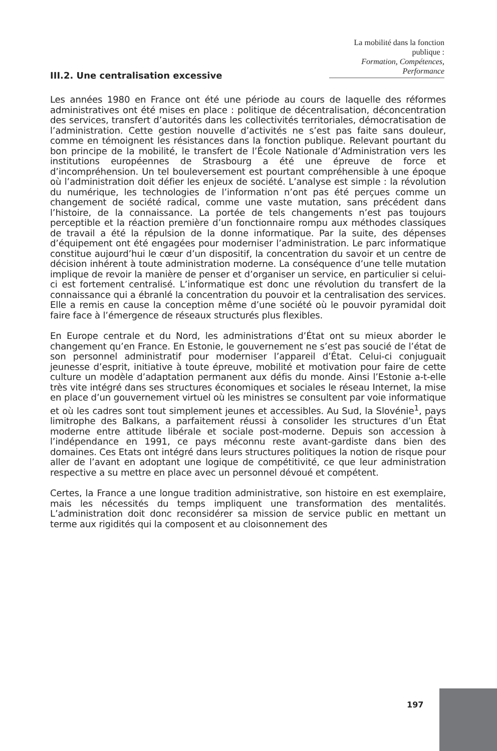La mobilité dans la fonction publique :
Formation, Compétences, Performance
III.2. Une centralisation excessive
Les années 1980 en France ont été une période au cours de laquelle des réformes administratives ont été mises en place : politique de décentralisation, déconcentration des services, transfert d’autorités dans les collectivités territoriales, démocratisation de l’administration. Cette gestion nouvelle d’activités ne s’est pas faite sans douleur, comme en témoignent les résistances dans la fonction publique. Relevant pourtant du bon principe de la mobilité, le transfert de l’École Nationale d’Administration vers les institutions européennes de Strasbourg a été une épreuve de force et d’incompréhension. Un tel bouleversement est pourtant compréhensible à une époque où l’administration doit défier les enjeux de société. L’analyse est simple : la révolution du numérique, les technologies de l’information n’ont pas été perçues comme un changement de société radical, comme une vaste mutation, sans précédent dans l’histoire, de la connaissance. La portée de tels changements n’est pas toujours perceptible et la réaction première d’un fonctionnaire rompu aux méthodes classiques de travail a été la répulsion de la donne informatique. Par la suite, des dépenses d’équipement ont été engagées pour moderniser l’administration. Le parc informatique constitue aujourd’hui le cœur d’un dispositif, la concentration du savoir et un centre de décision inhérent à toute administration moderne. La conséquence d’une telle mutation implique de revoir la manière de penser et d’organiser un service, en particulier si celui-ci est fortement centralisé. L’informatique est donc une révolution du transfert de la connaissance qui a ébranlé la concentration du pouvoir et la centralisation des services. Elle a remis en cause la conception même d’une société où le pouvoir pyramidal doit faire face à l’émergence de réseaux structurés plus flexibles.
En Europe centrale et du Nord, les administrations d’État ont su mieux aborder le changement qu’en France. En Estonie, le gouvernement ne s’est pas soucié de l’état de son personnel administratif pour moderniser l’appareil d’État. Celui-ci conjuguait jeunesse d’esprit, initiative à toute épreuve, mobilité et motivation pour faire de cette culture un modèle d’adaptation permanent aux défis du monde. Ainsi l’Estonie a-t-elle très vite intégré dans ses structures économiques et sociales le réseau Internet, la mise en place d’un gouvernement virtuel où les ministres se consultent par voie informatique et où les cadres sont tout simplement jeunes et accessibles. Au Sud, la Slovénie<sup>1</sup>, pays limitrophe des Balkans, a parfaitement réussi à consolider les structures d’un État moderne entre attitude libérale et sociale post-moderne. Depuis son accession à l’indépendance en 1991, ce pays méconnu reste avant-gardiste dans bien des domaines. Ces Etats ont intégré dans leurs structures politiques la notion de risque pour aller de l’avant en adoptant une logique de compétitivité, ce que leur administration respective a su mettre en place avec un personnel dévoué et compétent.
Certes, la France a une longue tradition administrative, son histoire en est exemplaire, mais les nécessités du temps impliquent une transformation des mentalités. L’administration doit donc reconsidérer sa mission de service public en mettant un terme aux rigidités qui la composent et au cloisonnement des
197